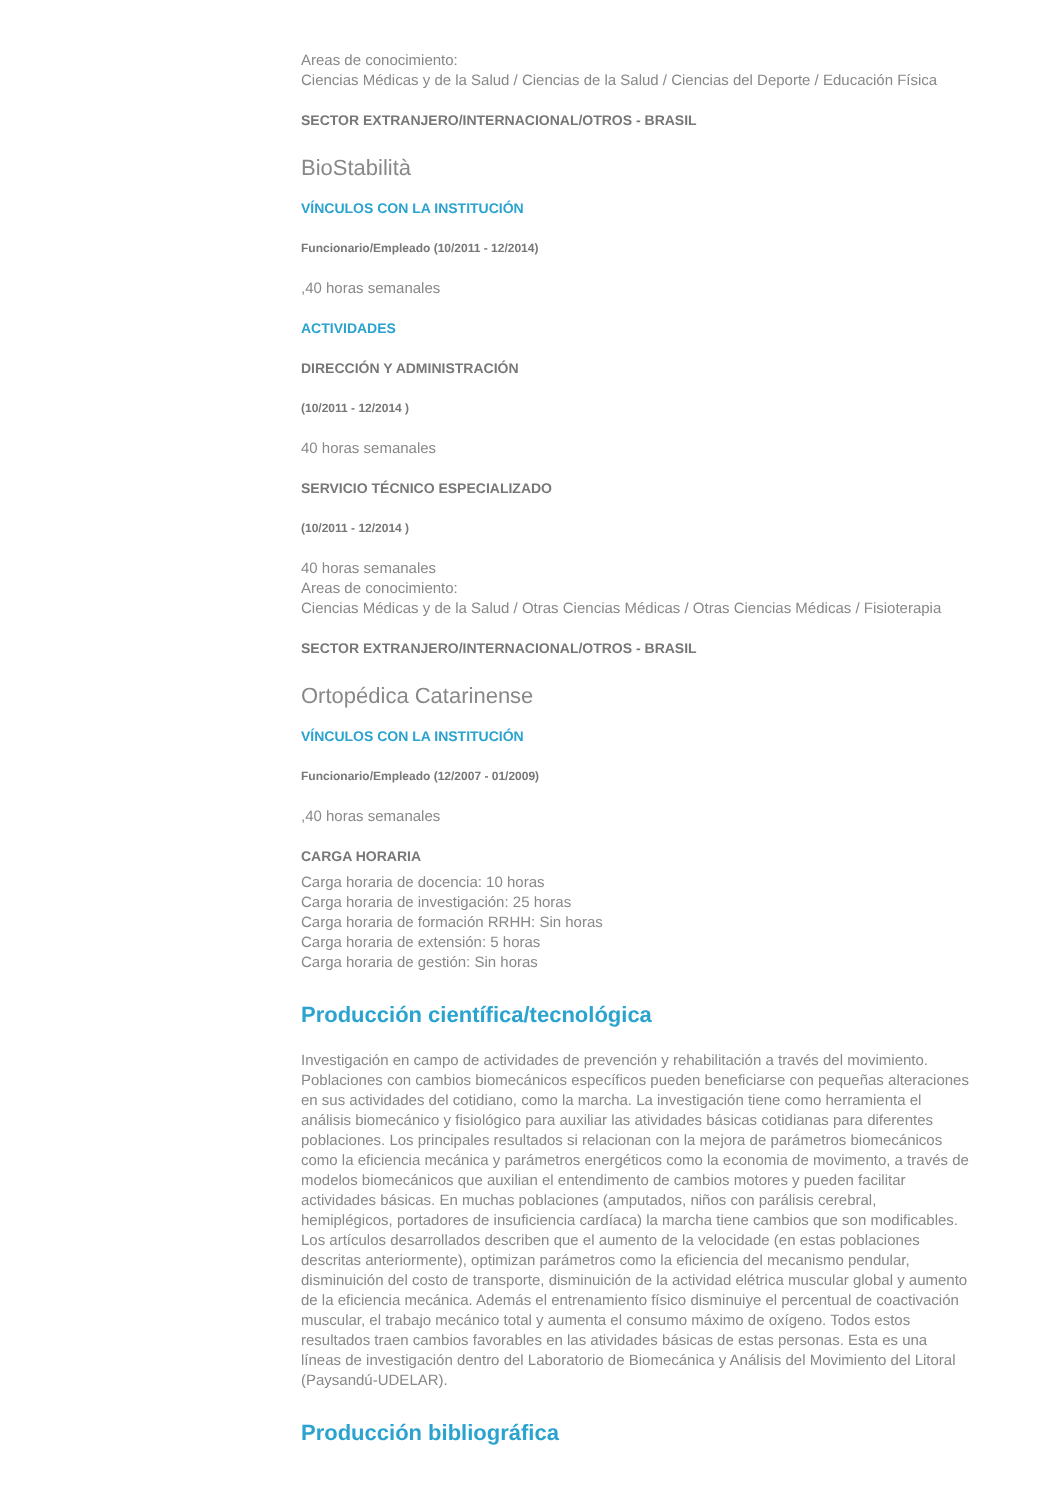Areas de conocimiento:
Ciencias Médicas y de la Salud / Ciencias de la Salud / Ciencias del Deporte / Educación Física
SECTOR EXTRANJERO/INTERNACIONAL/OTROS - BRASIL
BioStabilità
VÍNCULOS CON LA INSTITUCIÓN
Funcionario/Empleado (10/2011 - 12/2014)
,40 horas semanales
ACTIVIDADES
DIRECCIÓN Y ADMINISTRACIÓN
(10/2011 - 12/2014 )
40 horas semanales
SERVICIO TÉCNICO ESPECIALIZADO
(10/2011 - 12/2014 )
40 horas semanales
Areas de conocimiento:
Ciencias Médicas y de la Salud / Otras Ciencias Médicas / Otras Ciencias Médicas / Fisioterapia
SECTOR EXTRANJERO/INTERNACIONAL/OTROS - BRASIL
Ortopédica Catarinense
VÍNCULOS CON LA INSTITUCIÓN
Funcionario/Empleado (12/2007 - 01/2009)
,40 horas semanales
CARGA HORARIA
Carga horaria de docencia: 10 horas
Carga horaria de investigación: 25 horas
Carga horaria de formación RRHH: Sin horas
Carga horaria de extensión: 5 horas
Carga horaria de gestión: Sin horas
Producción científica/tecnológica
Investigación en campo de actividades de prevención y rehabilitación a través del movimiento. Poblaciones con cambios biomecánicos específicos pueden beneficiarse con pequeñas alteraciones en sus actividades del cotidiano, como la marcha. La investigación tiene como herramienta el análisis biomecánico y fisiológico para auxiliar las atividades básicas cotidianas para diferentes poblaciones. Los principales resultados si relacionan con la mejora de parámetros biomecánicos como la eficiencia mecánica y parámetros energéticos como la economia de movimento, a través de modelos biomecánicos que auxilian el entendimento de cambios motores y pueden facilitar actividades básicas. En muchas poblaciones (amputados, niños con parálisis cerebral, hemiplégicos, portadores de insuficiencia cardíaca) la marcha tiene cambios que son modificables. Los artículos desarrollados describen que el aumento de la velocidade (en estas poblaciones descritas anteriormente), optimizan parámetros como la eficiencia del mecanismo pendular, disminuición del costo de transporte, disminuición de la actividad elétrica muscular global y aumento de la eficiencia mecánica. Además el entrenamiento físico disminuiye el percentual de coactivación muscular, el trabajo mecánico total y aumenta el consumo máximo de oxígeno. Todos estos resultados traen cambios favorables en las atividades básicas de estas personas. Esta es una líneas de investigación dentro del Laboratorio de Biomecánica y Análisis del Movimiento del Litoral (Paysandú-UDELAR).
Producción bibliográfica